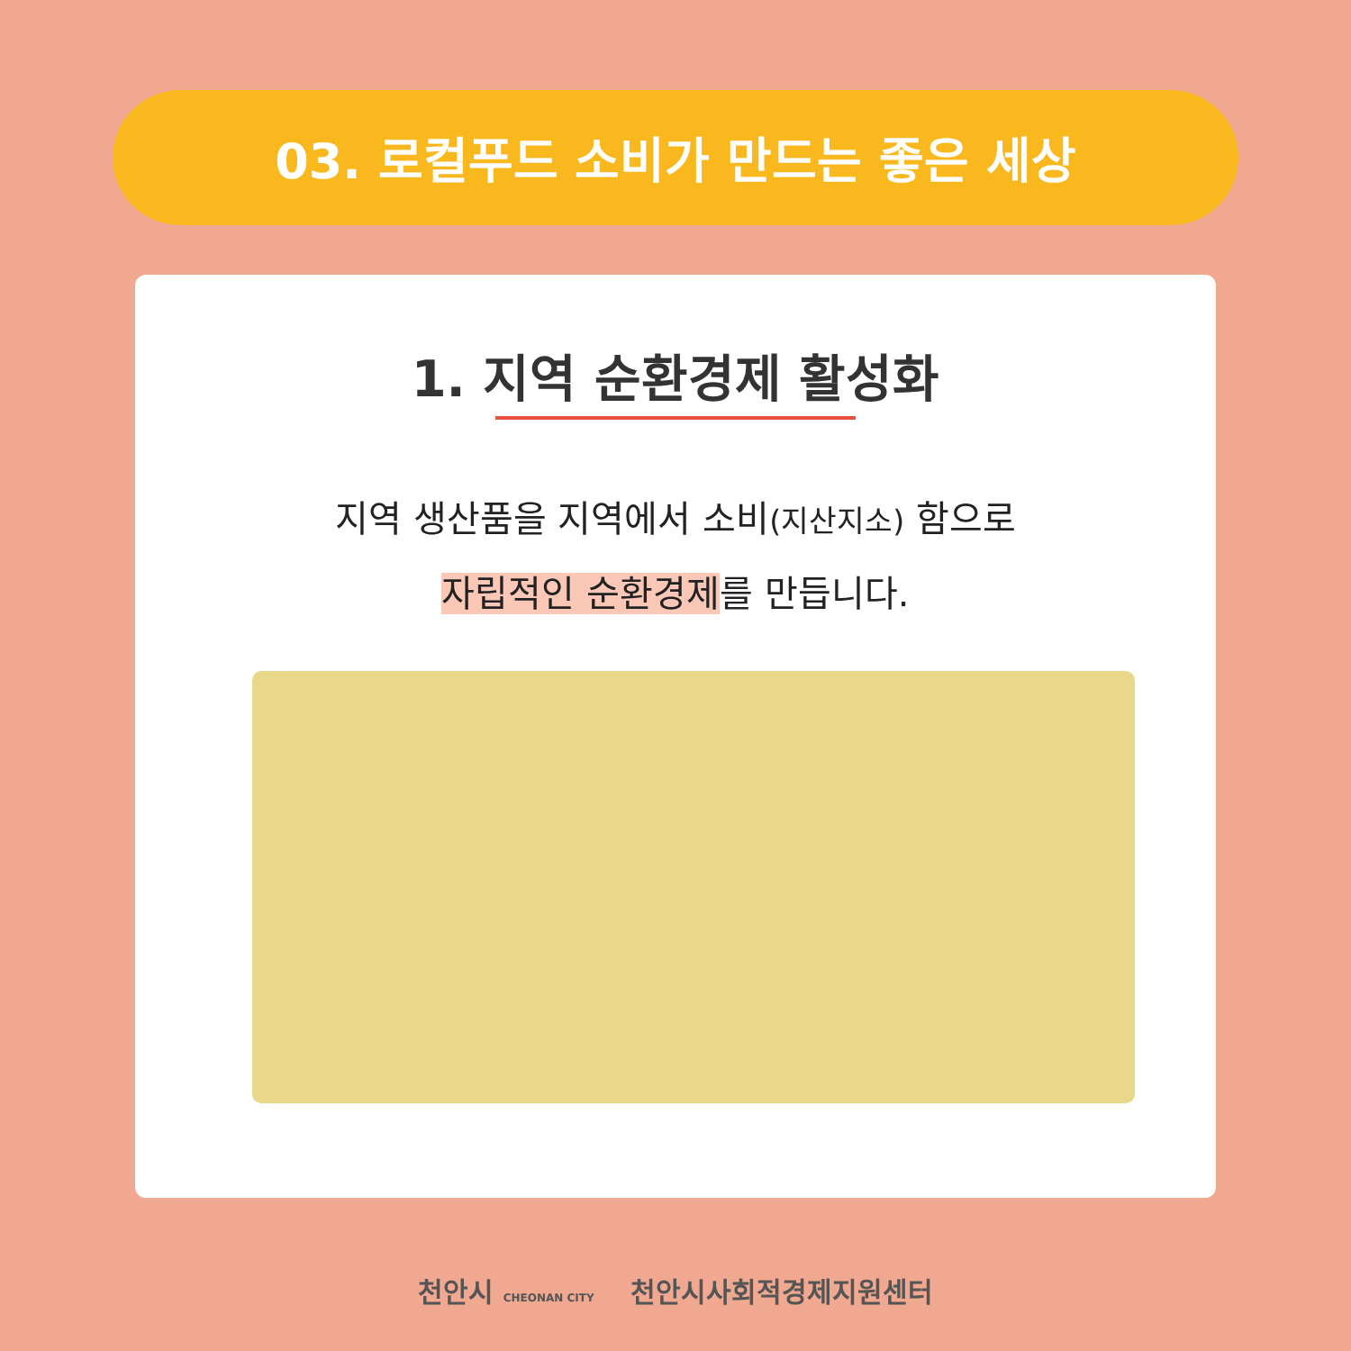03. 로컬푸드 소비가 만드는 좋은 세상
1. 지역 순환경제 활성화
지역 생산품을 지역에서 소비(지산지소) 함으로
자립적인 순환경제를 만듭니다.
천안시 CHEONAN CITY 천안시사회적경제지원센터